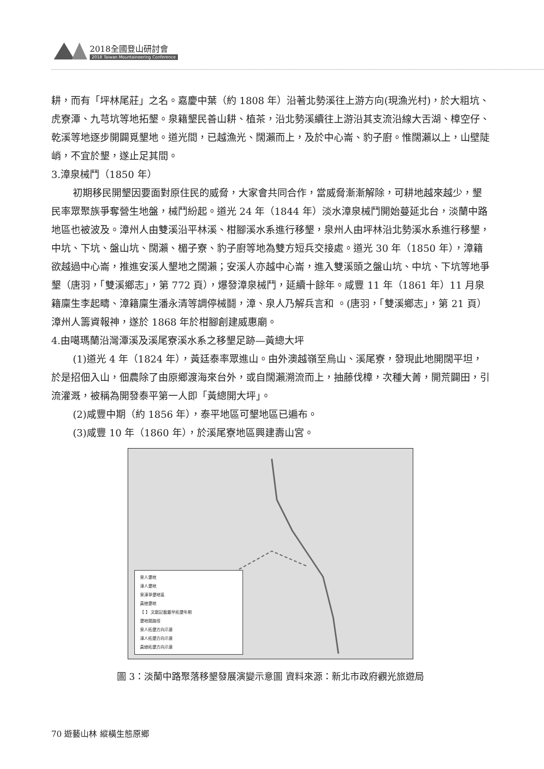2018全國登山研討會
2018 Taiwan Mountaineering Conference
耕，而有「坪林尾莊」之名。嘉慶中葉（約 1808 年）沿著北勢溪往上游方向(現漁光村)，於大粗坑、虎寮潭、九芎坑等地拓墾。泉籍墾民善山耕、植茶，沿北勢溪續往上游沿其支流沿線大舌湖、樟空仔、乾溪等地逐步開闢覓墾地。道光間，已越漁光、闊瀨而上，及於中心崙、豹子廚。惟闊瀨以上，山壁陡峭，不宜於墾，遂止足其間。
3.漳泉械鬥（1850 年）
初期移民開墾因要面對原住民的威脅，大家會共同合作，當威脅漸漸解除，可耕地越來越少，墾民率眾聚族爭奪營生地盤，械鬥紛起。道光 24 年（1844 年）淡水漳泉械鬥開始蔓延北台，淡蘭中路地區也被波及。漳州人由雙溪沿平林溪、柑腳溪水系進行移墾，泉州人由坪林沿北勢溪水系進行移墾，中坑、下坑、盤山坑、闊瀨、楣子寮、豹子廚等地為雙方短兵交接處。道光 30 年（1850 年），漳籍欲越過中心崙，推進安溪人墾地之闊瀨；安溪人亦越中心崙，進入雙溪頭之盤山坑、中坑、下坑等地爭墾（唐羽，「雙溪鄉志」，第 772 頁），爆發漳泉械鬥，延續十餘年。咸豐 11 年（1861 年）11 月泉籍廩生李起疇、漳籍廩生潘永清等調停械鬪，漳、泉人乃解兵言和 。(唐羽，「雙溪鄉志」，第 21 頁）漳州人籌資報神，遂於 1868 年於柑腳創建威惠廟。
4.由噶瑪蘭沿灣潭溪及溪尾寮溪水系之移墾足跡—黃總大坪
(1)道光 4 年（1824 年），黃廷泰率眾進山。由外澳越嶺至烏山、溪尾寮，發現此地開闊平坦，於是招佃入山，佃農除了由原鄉渡海來台外，或自闊瀨溯流而上，抽藤伐樟，次種大菁，開荒闢田，引流灌溉，被稱為開發泰平第一人即「黃總開大坪」。
(2)咸豐中期（約 1856 年），泰平地區可墾地區已遍布。
(3)咸豐 10 年（1860 年），於溪尾寮地區興建壽山宮。
泉人墾地
漳人墾地
泉漳爭墾地區
黃總墾地
【 】 文獻記載最早拓墾年期
墾地間路徑
泉人拓墾方向示意
漳人拓墾方向示意
黃總拓墾方向示意
圖 3：淡蘭中路聚落移墾發展演變示意圖 資料來源：新北市政府觀光旅遊局
70 遊藝山林 縱橫生態原鄉